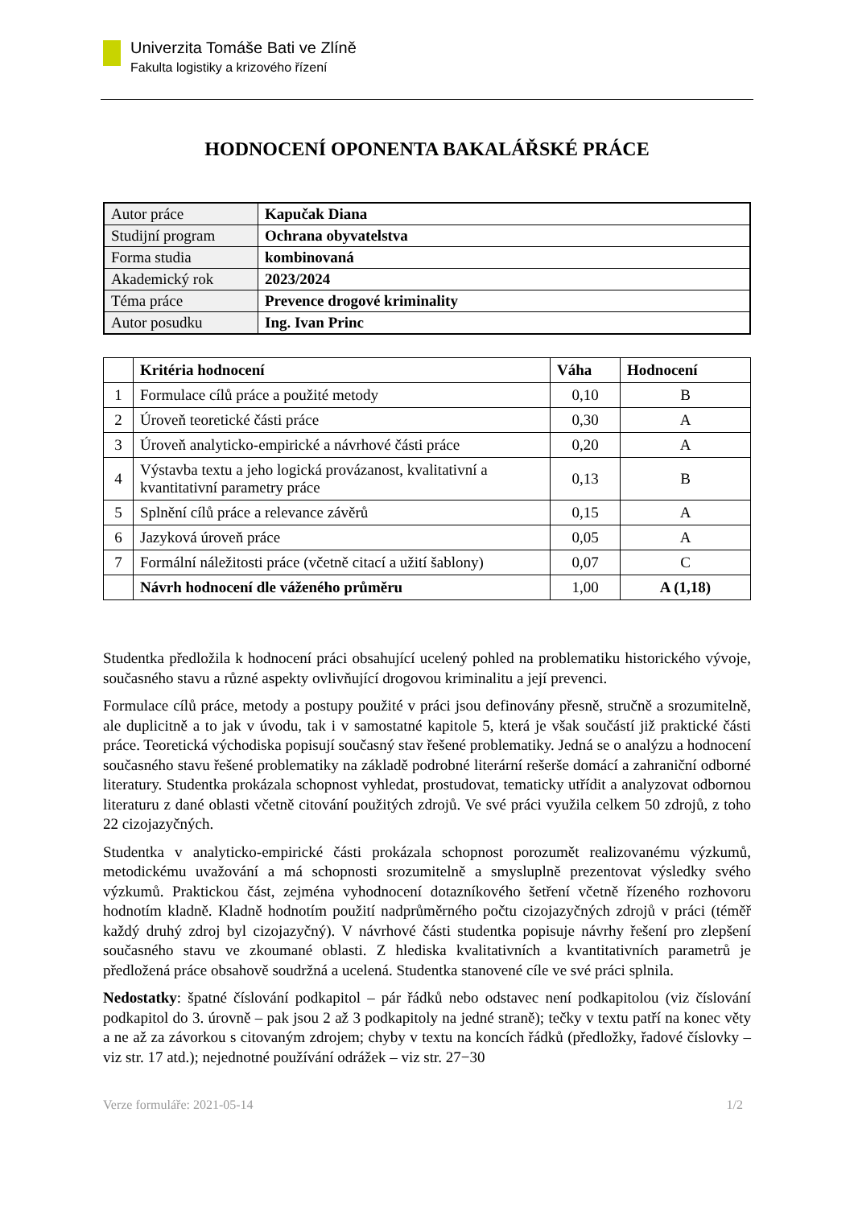Univerzita Tomáše Bati ve Zlíně
Fakulta logistiky a krizového řízení
HODNOCENÍ OPONENTA BAKALÁŘSKÉ PRÁCE
| Autor práce | Kapučak Diana |
| Studijní program | Ochrana obyvatelstva |
| Forma studia | kombinovaná |
| Akademický rok | 2023/2024 |
| Téma práce | Prevence drogové kriminality |
| Autor posudku | Ing. Ivan Princ |
| | Kritéria hodnocení | Váha | Hodnocení |
| --- | --- | --- | --- |
| 1 | Formulace cílů práce a použité metody | 0,10 | B |
| 2 | Úroveň teoretické části práce | 0,30 | A |
| 3 | Úroveň analyticko-empirické a návrhové části práce | 0,20 | A |
| 4 | Výstavba textu a jeho logická provázanost, kvalitativní a kvantitativní parametry práce | 0,13 | B |
| 5 | Splnění cílů práce a relevance závěrů | 0,15 | A |
| 6 | Jazyková úroveň práce | 0,05 | A |
| 7 | Formální náležitosti práce (včetně citací a užití šablony) | 0,07 | C |
| | Návrh hodnocení dle váženého průměru | 1,00 | A (1,18) |
Studentka předložila k hodnocení práci obsahující ucelený pohled na problematiku historického vývoje, současného stavu a různé aspekty ovlivňující drogovou kriminalitu a její prevenci.
Formulace cílů práce, metody a postupy použité v práci jsou definovány přesně, stručně a srozumitelně, ale duplicitně a to jak v úvodu, tak i v samostatné kapitole 5, která je však součástí již praktické části práce. Teoretická východiska popisují současný stav řešené problematiky. Jedná se o analýzu a hodnocení současného stavu řešené problematiky na základě podrobné literární rešerše domácí a zahraniční odborné literatury. Studentka prokázala schopnost vyhledat, prostudovat, tematicky utřídit a analyzovat odbornou literaturu z dané oblasti včetně citování použitých zdrojů. Ve své práci využila celkem 50 zdrojů, z toho 22 cizojazyčných.
Studentka v analyticko-empirické části prokázala schopnost porozumět realizovanému výzkumů, metodickému uvažování a má schopnosti srozumitelně a smysluplně prezentovat výsledky svého výzkumů. Praktickou část, zejména vyhodnocení dotazníkového šetření včetně řízeného rozhovoru hodnotím kladně. Kladně hodnotím použití nadprůměrného počtu cizojazyčných zdrojů v práci (téměř každý druhý zdroj byl cizojazyčný). V návrhové části studentka popisuje návrhy řešení pro zlepšení současného stavu ve zkoumané oblasti. Z hlediska kvalitativních a kvantitativních parametrů je předložená práce obsahově soudržná a ucelená. Studentka stanovené cíle ve své práci splnila.
Nedostatky: špatné číslování podkapitol – pár řádků nebo odstavec není podkapitolou (viz číslování podkapitol do 3. úrovně – pak jsou 2 až 3 podkapitoly na jedné straně); tečky v textu patří na konec věty a ne až za závorkou s citovaným zdrojem; chyby v textu na koncích řádků (předložky, řadové číslovky – viz str. 17 atd.); nejednotné používání odrážek – viz str. 27−30
Verze formuláře: 2021-05-14 1/2